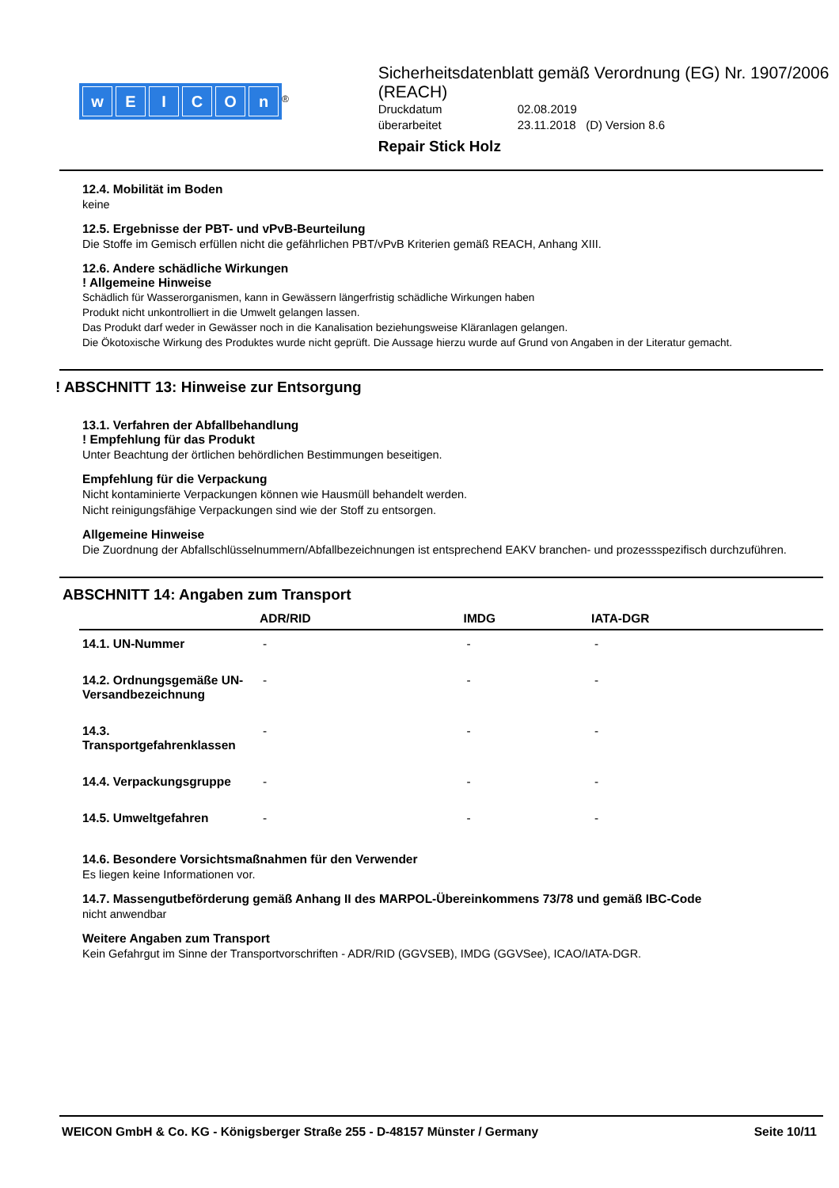wEICOn
<sup>®</sup>
Sicherheitsdatenblatt gemäß Verordnung (EG) Nr. 1907/2006 (REACH)
Druckdatum 02.08.2019
überarbeitet 23.11.2018 (D) Version 8.6
Repair Stick Holz
12.4. Mobilität im Boden
keine
12.5. Ergebnisse der PBT- und vPvB-Beurteilung
Die Stoffe im Gemisch erfüllen nicht die gefährlichen PBT/vPvB Kriterien gemäß REACH, Anhang XIII.
12.6. Andere schädliche Wirkungen
! Allgemeine Hinweise
Schädlich für Wasserorganismen, kann in Gewässern längerfristig schädliche Wirkungen haben
Produkt nicht unkontrolliert in die Umwelt gelangen lassen.
Das Produkt darf weder in Gewässer noch in die Kanalisation beziehungsweise Kläranlagen gelangen.
Die Ökotoxische Wirkung des Produktes wurde nicht geprüft. Die Aussage hierzu wurde auf Grund von Angaben in der Literatur gemacht.
! ABSCHNITT 13: Hinweise zur Entsorgung
13.1. Verfahren der Abfallbehandlung
! Empfehlung für das Produkt
Unter Beachtung der örtlichen behördlichen Bestimmungen beseitigen.
Empfehlung für die Verpackung
Nicht kontaminierte Verpackungen können wie Hausmüll behandelt werden.
Nicht reinigungsfähige Verpackungen sind wie der Stoff zu entsorgen.
Allgemeine Hinweise
Die Zuordnung der Abfallschlüsselnummern/Abfallbezeichnungen ist entsprechend EAKV branchen- und prozessspezifisch durchzuführen.
ABSCHNITT 14: Angaben zum Transport
| | ADR/RID | IMDG | IATA-DGR |
| --- | --- | --- | --- |
| 14.1. UN-Nummer | - | - | - |
| 14.2. Ordnungsgemäße UN-Versandbezeichnung | - | - | - |
| 14.3. Transportgefahrenklassen | - | - | - |
| 14.4. Verpackungsgruppe | - | - | - |
| 14.5. Umweltgefahren | - | - | - |
14.6. Besondere Vorsichtsmaßnahmen für den Verwender
Es liegen keine Informationen vor.
14.7. Massengutbeförderung gemäß Anhang II des MARPOL-Übereinkommens 73/78 und gemäß IBC-Code
nicht anwendbar
Weitere Angaben zum Transport
Kein Gefahrgut im Sinne der Transportvorschriften - ADR/RID (GGVSEB), IMDG (GGVSee), ICAO/IATA-DGR.
WEICON GmbH & Co. KG - Königsberger Straße 255 - D-48157 Münster / Germany Seite 10/11